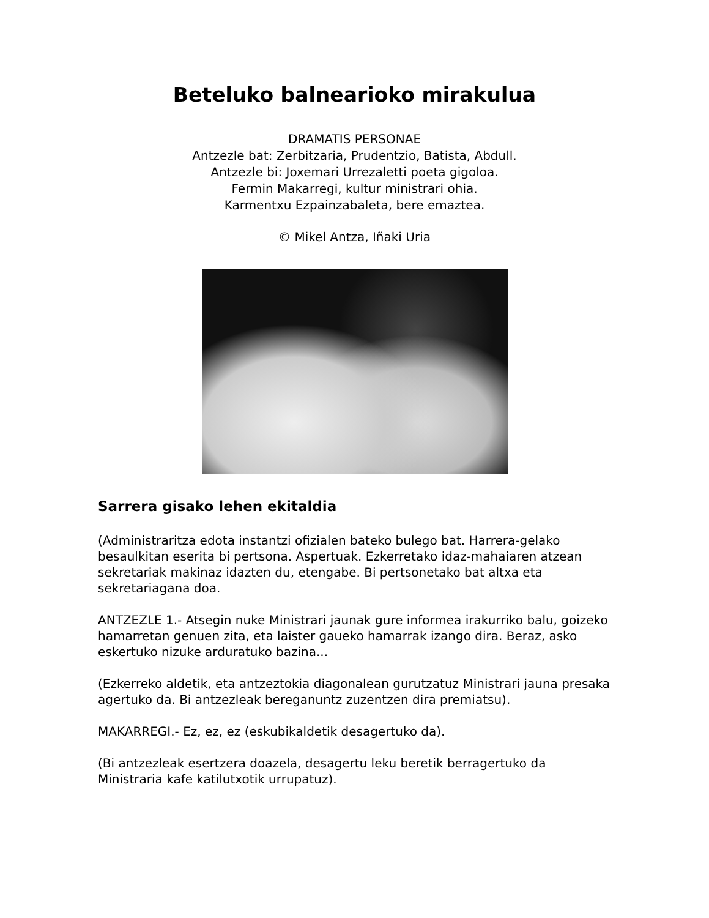Beteluko balnearioko mirakulua
DRAMATIS PERSONAE
Antzezle bat: Zerbitzaria, Prudentzio, Batista, Abdull.
Antzezle bi: Joxemari Urrezaletti poeta gigoloa.
Fermin Makarregi, kultur ministrari ohia.
Karmentxu Ezpainzabaleta, bere emaztea.
© Mikel Antza, Iñaki Uria
Sarrera gisako lehen ekitaldia
(Administraritza edota instantzi ofizialen bateko bulego bat. Harrera-gelako besaulkitan eserita bi pertsona. Aspertuak. Ezkerretako idaz-mahaiaren atzean sekretariak makinaz idazten du, etengabe. Bi pertsonetako bat altxa eta sekretariagana doa.
ANTZEZLE 1.- Atsegin nuke Ministrari jaunak gure informea irakurriko balu, goizeko hamarretan genuen zita, eta laister gaueko hamarrak izango dira. Beraz, asko eskertuko nizuke arduratuko bazina...
(Ezkerreko aldetik, eta antzeztokia diagonalean gurutzatuz Ministrari jauna presaka agertuko da. Bi antzezleak bereganuntz zuzentzen dira premiatsu).
MAKARREGI.- Ez, ez, ez (eskubikaldetik desagertuko da).
(Bi antzezleak esertzera doazela, desagertu leku beretik berragertuko da Ministraria kafe katilutxotik urrupatuz).